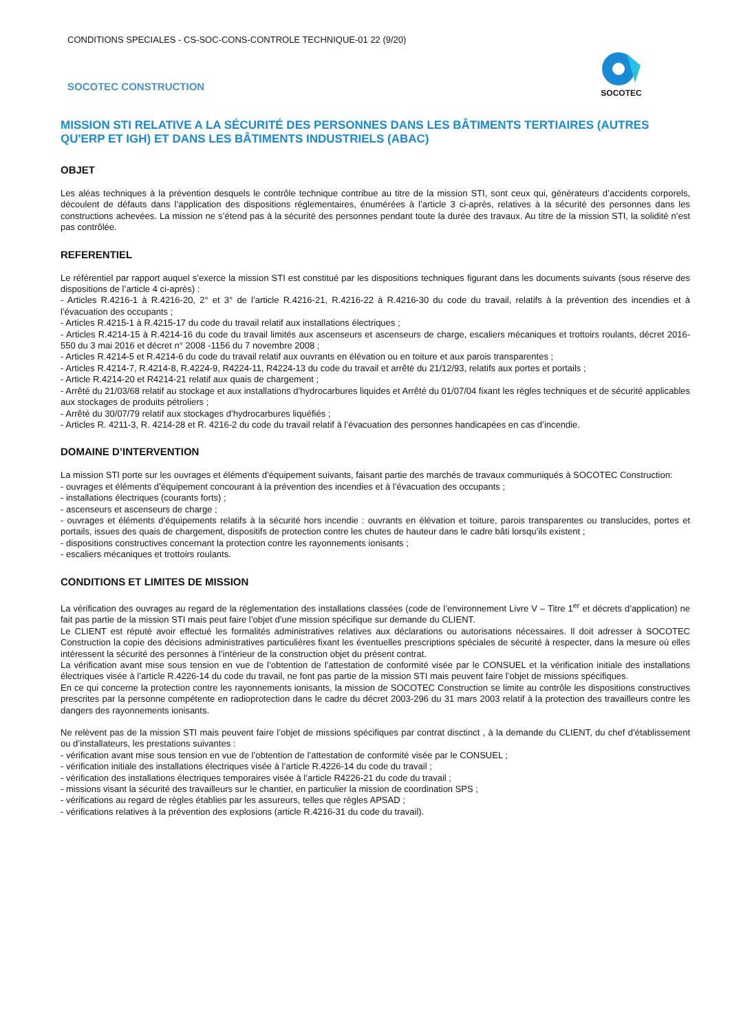CONDITIONS SPECIALES - CS-SOC-CONS-CONTROLE TECHNIQUE-01 22 (9/20)
SOCOTEC CONSTRUCTION
SOCOTEC
MISSION STI RELATIVE A LA SÉCURITÉ DES PERSONNES DANS LES BÂTIMENTS TERTIAIRES (AUTRES QU'ERP ET IGH) ET DANS LES BÂTIMENTS INDUSTRIELS (ABAC)
OBJET
Les aléas techniques à la prévention desquels le contrôle technique contribue au titre de la mission STI, sont ceux qui, générateurs d’accidents corporels, découlent de défauts dans l’application des dispositions réglementaires, énumérées à l’article 3 ci-après, relatives à la sécurité des personnes dans les constructions achevées. La mission ne s’étend pas à la sécurité des personnes pendant toute la durée des travaux. Au titre de la mission STI, la solidité n’est pas contrôlée.
REFERENTIEL
Le référentiel par rapport auquel s’exerce la mission STI est constitué par les dispositions techniques figurant dans les documents suivants (sous réserve des dispositions de l’article 4 ci-après) :
- Articles R.4216-1 à R.4216-20, 2° et 3° de l’article R.4216-21, R.4216-22 à R.4216-30 du code du travail, relatifs à la prévention des incendies et à l’évacuation des occupants ;
- Articles R.4215-1 à R.4215-17 du code du travail relatif aux installations électriques ;
- Articles R.4214-15 à R.4214-16 du code du travail limités aux ascenseurs et ascenseurs de charge, escaliers mécaniques et trottoirs roulants, décret 2016-550 du 3 mai 2016 et décret n° 2008 -1156 du 7 novembre 2008 ;
- Articles R.4214-5 et R.4214-6 du code du travail relatif aux ouvrants en élévation ou en toiture et aux parois transparentes ;
- Articles R.4214-7, R.4214-8, R.4224-9, R4224-11, R4224-13 du code du travail et arrêté du 21/12/93, relatifs aux portes et portails ;
- Article R.4214-20 et R4214-21 relatif aux quais de chargement ;
- Arrêté du 21/03/68 relatif au stockage et aux installations d’hydrocarbures liquides et Arrêté du 01/07/04 fixant les règles techniques et de sécurité applicables aux stockages de produits pétroliers ;
- Arrêté du 30/07/79 relatif aux stockages d’hydrocarbures liquéfiés ;
- Articles R. 4211-3, R. 4214-28 et R. 4216-2 du code du travail relatif à l’évacuation des personnes handicapées en cas d’incendie.
DOMAINE D’INTERVENTION
La mission STI porte sur les ouvrages et éléments d’équipement suivants, faisant partie des marchés de travaux communiqués à SOCOTEC Construction:
- ouvrages et éléments d’équipement concourant à la prévention des incendies et à l’évacuation des occupants ;
- installations électriques (courants forts) ;
- ascenseurs et ascenseurs de charge ;
- ouvrages et éléments d’équipements relatifs à la sécurité hors incendie : ouvrants en élévation et toiture, parois transparentes ou translucides, portes et portails, issues des quais de chargement, dispositifs de protection contre les chutes de hauteur dans le cadre bâti lorsqu’ils existent ;
- dispositions constructives concernant la protection contre les rayonnements ionisants ;
- escaliers mécaniques et trottoirs roulants.
CONDITIONS ET LIMITES DE MISSION
La vérification des ouvrages au regard de la réglementation des installations classées (code de l’environnement Livre V – Titre 1<sup>er</sup> et décrets d’application) ne fait pas partie de la mission STI mais peut faire l’objet d’une mission spécifique sur demande du CLIENT.
Le CLIENT est réputé avoir effectué les formalités administratives relatives aux déclarations ou autorisations nécessaires. Il doit adresser à SOCOTEC Construction la copie des décisions administratives particulières fixant les éventuelles prescriptions spéciales de sécurité à respecter, dans la mesure où elles intéressent la sécurité des personnes à l’intérieur de la construction objet du présent contrat.
La vérification avant mise sous tension en vue de l’obtention de l’attestation de conformité visée par le CONSUEL et la vérification initiale des installations électriques visée à l’article R.4226-14 du code du travail, ne font pas partie de la mission STI mais peuvent faire l’objet de missions spécifiques.
En ce qui concerne la protection contre les rayonnements ionisants, la mission de SOCOTEC Construction se limite au contrôle les dispositions constructives prescrites par la personne compétente en radioprotection dans le cadre du décret 2003-296 du 31 mars 2003 relatif à la protection des travailleurs contre les dangers des rayonnements ionisants.
Ne relèvent pas de la mission STI mais peuvent faire l’objet de missions spécifiques par contrat disctinct , à la demande du CLIENT, du chef d’établissement ou d’installateurs, les prestations suivantes :
- vérification avant mise sous tension en vue de l’obtention de l’attestation de conformité visée par le CONSUEL ;
- vérification initiale des installations électriques visée à l’article R.4226-14 du code du travail ;
- vérification des installations électriques temporaires visée à l’article R4226-21 du code du travail ;
- missions visant la sécurité des travailleurs sur le chantier, en particulier la mission de coordination SPS ;
- vérifications au regard de règles établies par les assureurs, telles que règles APSAD ;
- vérifications relatives à la prévention des explosions (article R.4216-31 du code du travail).